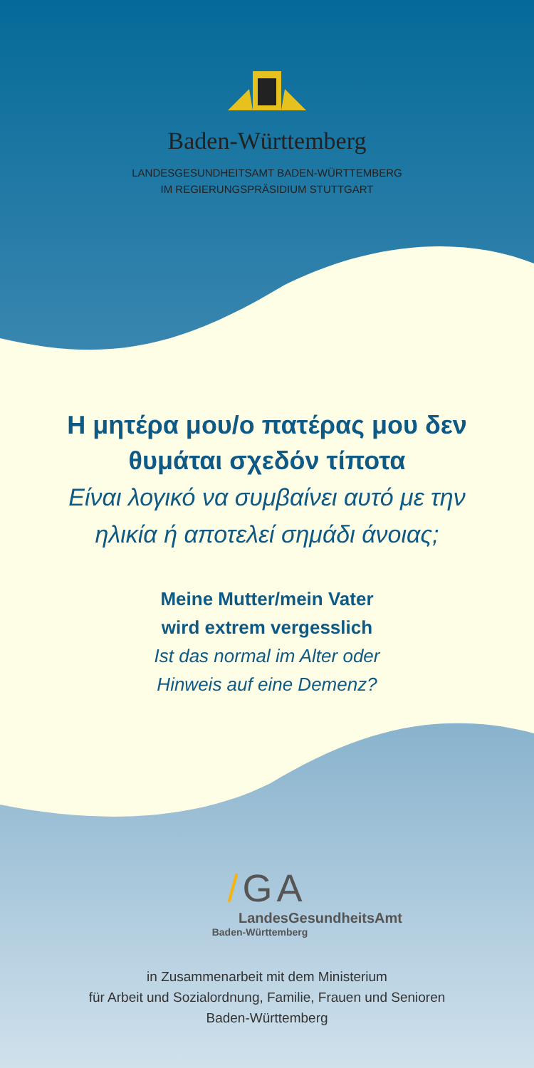Baden-Württemberg
LANDESGESUNDHEITSAMT BADEN-WÜRTTEMBERG
IM REGIERUNGSPRÄSIDIUM STUTTGART
Η μητέρα μου/ο πατέρας μου δεν
θυμάται σχεδόν τίποτα
Είναι λογικό να συμβαίνει αυτό με την
ηλικία ή αποτελεί σημάδι άνοιας;
Meine Mutter/mein Vater
wird extrem vergesslich
Ist das normal im Alter oder
Hinweis auf eine Demenz?
/GA
LandesGesundheitsAmt
Baden-Württemberg
in Zusammenarbeit mit dem Ministerium
für Arbeit und Sozialordnung, Familie, Frauen und Senioren
Baden-Württemberg